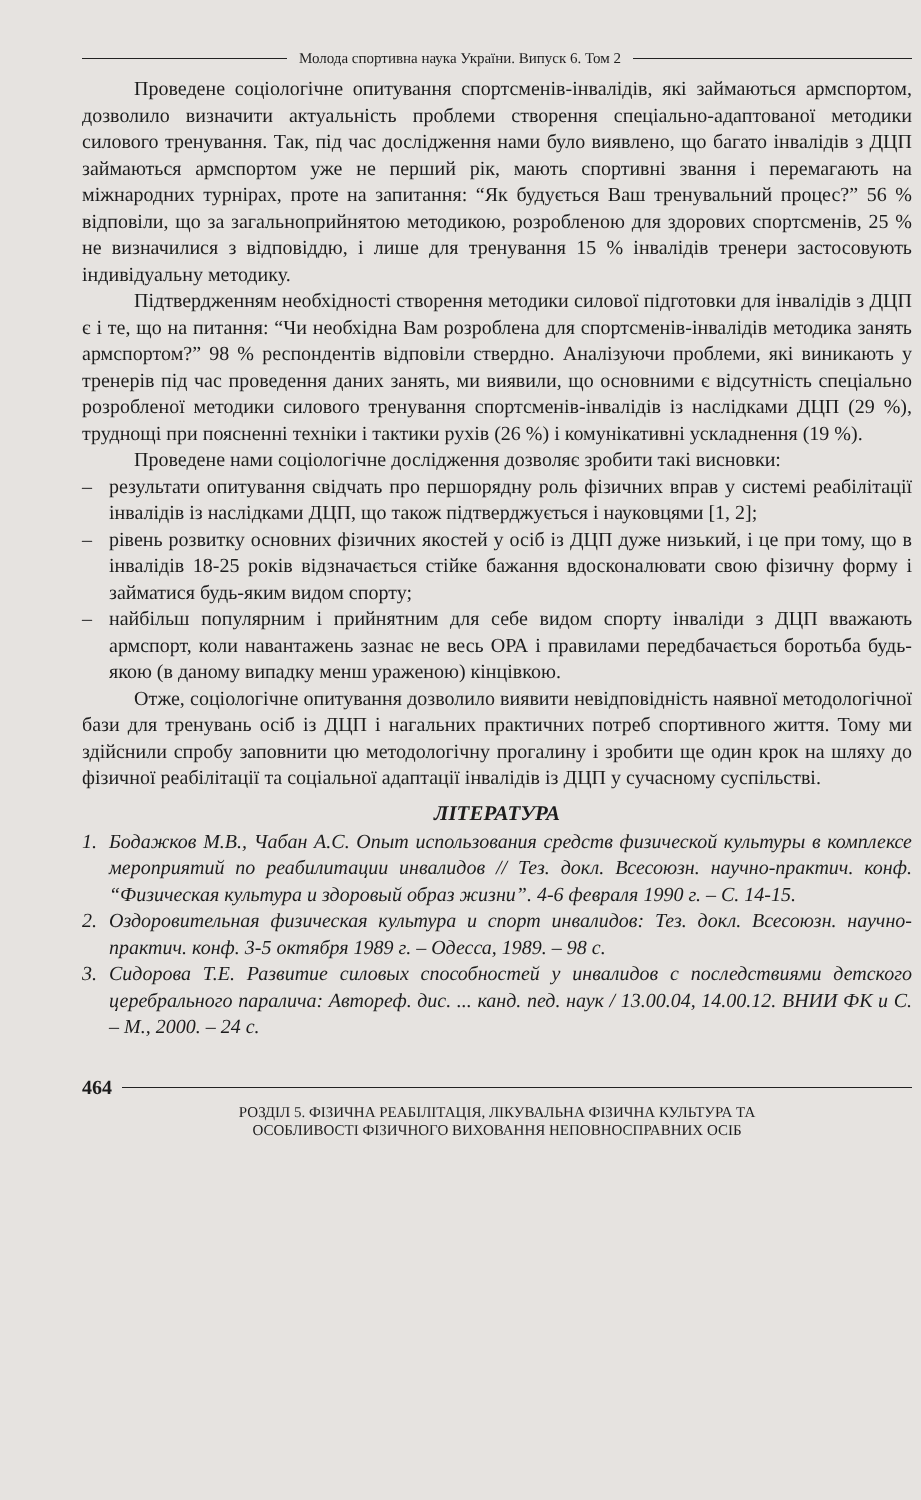Молода спортивна наука України. Випуск 6. Том 2
Проведене соціологічне опитування спортсменів-інвалідів, які займаються армспортом, дозволило визначити актуальність проблеми створення спеціально-адаптованої методики силового тренування. Так, під час дослідження нами було виявлено, що багато інвалідів з ДЦП займаються армспортом уже не перший рік, мають спортивні звання і перемагають на міжнародних турнірах, проте на запитання: “Як будується Ваш тренувальний процес?” 56 % відповіли, що за загальноприйнятою методикою, розробленою для здорових спортсменів, 25 % не визначилися з відповіддю, і лише для тренування 15 % інвалідів тренери застосовують індивідуальну методику.
Підтвердженням необхідності створення методики силової підготовки для інвалідів з ДЦП є і те, що на питання: “Чи необхідна Вам розроблена для спортсменів-інвалідів методика занять армспортом?” 98 % респондентів відповіли ствердно. Аналізуючи проблеми, які виникають у тренерів під час проведення даних занять, ми виявили, що основними є відсутність спеціально розробленої методики силового тренування спортсменів-інвалідів із наслідками ДЦП (29 %), труднощі при поясненні техніки і тактики рухів (26 %) і комунікативні ускладнення (19 %).
Проведене нами соціологічне дослідження дозволяє зробити такі висновки:
– результати опитування свідчать про першорядну роль фізичних вправ у системі реабілітації інвалідів із наслідками ДЦП, що також підтверджується і науковцями [1, 2];
– рівень розвитку основних фізичних якостей у осіб із ДЦП дуже низький, і це при тому, що в інвалідів 18-25 років відзначається стійке бажання вдосконалювати свою фізичну форму і займатися будь-яким видом спорту;
– найбільш популярним і прийнятним для себе видом спорту інваліди з ДЦП вважають армспорт, коли навантажень зазнає не весь ОРА і правилами передбачається боротьба будь-якою (в даному випадку менш ураженою) кінцівкою.
Отже, соціологічне опитування дозволило виявити невідповідність наявної методологічної бази для тренувань осіб із ДЦП і нагальних практичних потреб спортивного життя. Тому ми здійснили спробу заповнити цю методологічну прогалину і зробити ще один крок на шляху до фізичної реабілітації та соціальної адаптації інвалідів із ДЦП у сучасному суспільстві.
ЛІТЕРАТУРА
1. Бодажков М.В., Чабан А.С. Опыт использования средств физической культуры в комплексе мероприятий по реабилитации инвалидов // Тез. докл. Всесоюзн. научно-практич. конф. “Физическая культура и здоровый образ жизни”. 4-6 февраля 1990 г. – С. 14-15.
2. Оздоровительная физическая культура и спорт инвалидов: Тез. докл. Всесоюзн. научно-практич. конф. 3-5 октября 1989 г. – Одесса, 1989. – 98 с.
3. Сидорова Т.Е. Развитие силовых способностей у инвалидов с последствиями детского церебрального паралича: Автореф. дис. ... канд. пед. наук / 13.00.04, 14.00.12. ВНИИ ФК и С. – М., 2000. – 24 с.
464
РОЗДІЛ 5. ФІЗИЧНА РЕАБІЛІТАЦІЯ, ЛІКУВАЛЬНА ФІЗИЧНА КУЛЬТУРА ТА
ОСОБЛИВОСТІ ФІЗИЧНОГО ВИХОВАННЯ НЕПОВНОСПРАВНИХ ОСІБ